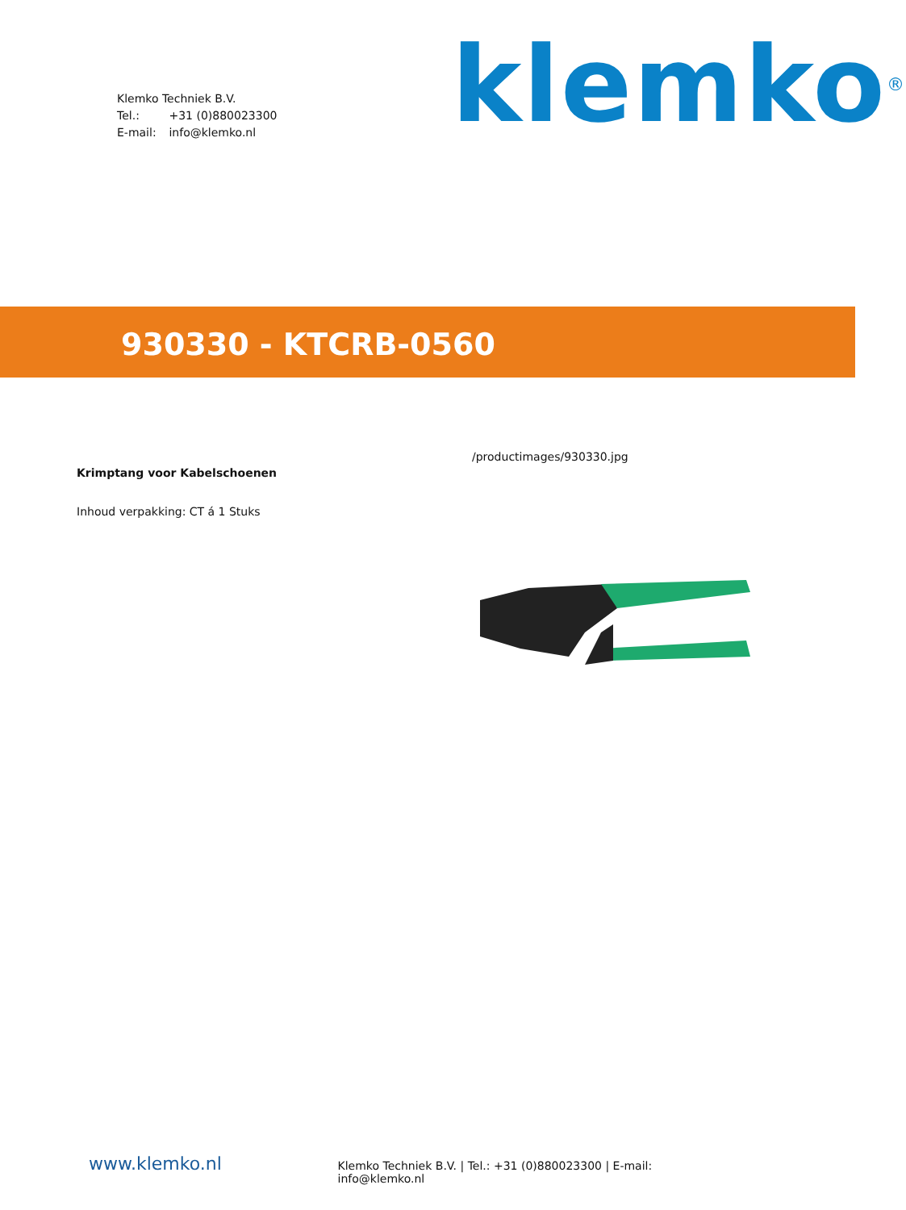Klemko Techniek B.V.
Tel.: +31 (0)880023300
E-mail: info@klemko.nl
klemko<sup>®</sup>
930330 - KTCRB-0560
Krimptang voor Kabelschoenen
Inhoud verpakking: CT á 1 Stuks
/productimages/930330.jpg
www.klemko.nl
Klemko Techniek B.V. | Tel.: +31 (0)880023300 | E-mail: info@klemko.nl